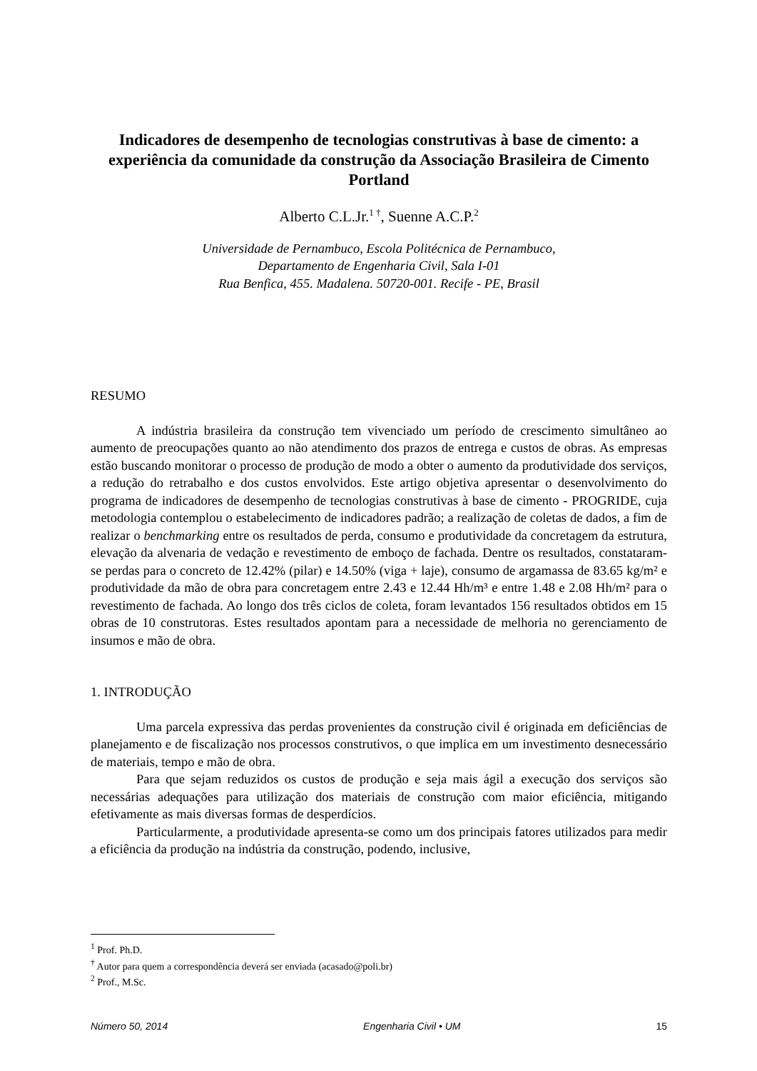Indicadores de desempenho de tecnologias construtivas à base de cimento: a experiência da comunidade da construção da Associação Brasileira de Cimento Portland
Alberto C.L.Jr.<sup>1 †</sup>, Suenne A.C.P.<sup>2</sup>
Universidade de Pernambuco, Escola Politécnica de Pernambuco,
Departamento de Engenharia Civil, Sala I-01
Rua Benfica, 455. Madalena. 50720-001. Recife - PE, Brasil
RESUMO
A indústria brasileira da construção tem vivenciado um período de crescimento simultâneo ao aumento de preocupações quanto ao não atendimento dos prazos de entrega e custos de obras. As empresas estão buscando monitorar o processo de produção de modo a obter o aumento da produtividade dos serviços, a redução do retrabalho e dos custos envolvidos. Este artigo objetiva apresentar o desenvolvimento do programa de indicadores de desempenho de tecnologias construtivas à base de cimento - PROGRIDE, cuja metodologia contemplou o estabelecimento de indicadores padrão; a realização de coletas de dados, a fim de realizar o benchmarking entre os resultados de perda, consumo e produtividade da concretagem da estrutura, elevação da alvenaria de vedação e revestimento de emboço de fachada. Dentre os resultados, constataram-se perdas para o concreto de 12.42% (pilar) e 14.50% (viga + laje), consumo de argamassa de 83.65 kg/m² e produtividade da mão de obra para concretagem entre 2.43 e 12.44 Hh/m³ e entre 1.48 e 2.08 Hh/m² para o revestimento de fachada. Ao longo dos três ciclos de coleta, foram levantados 156 resultados obtidos em 15 obras de 10 construtoras. Estes resultados apontam para a necessidade de melhoria no gerenciamento de insumos e mão de obra.
1. INTRODUÇÃO
Uma parcela expressiva das perdas provenientes da construção civil é originada em deficiências de planejamento e de fiscalização nos processos construtivos, o que implica em um investimento desnecessário de materiais, tempo e mão de obra.
Para que sejam reduzidos os custos de produção e seja mais ágil a execução dos serviços são necessárias adequações para utilização dos materiais de construção com maior eficiência, mitigando efetivamente as mais diversas formas de desperdícios.
Particularmente, a produtividade apresenta-se como um dos principais fatores utilizados para medir a eficiência da produção na indústria da construção, podendo, inclusive,
<sup>1</sup> Prof. Ph.D.
<sup>†</sup> Autor para quem a correspondência deverá ser enviada (acasado@poli.br)
<sup>2</sup> Prof., M.Sc.
Número 50, 2014 Engenharia Civil • UM 15